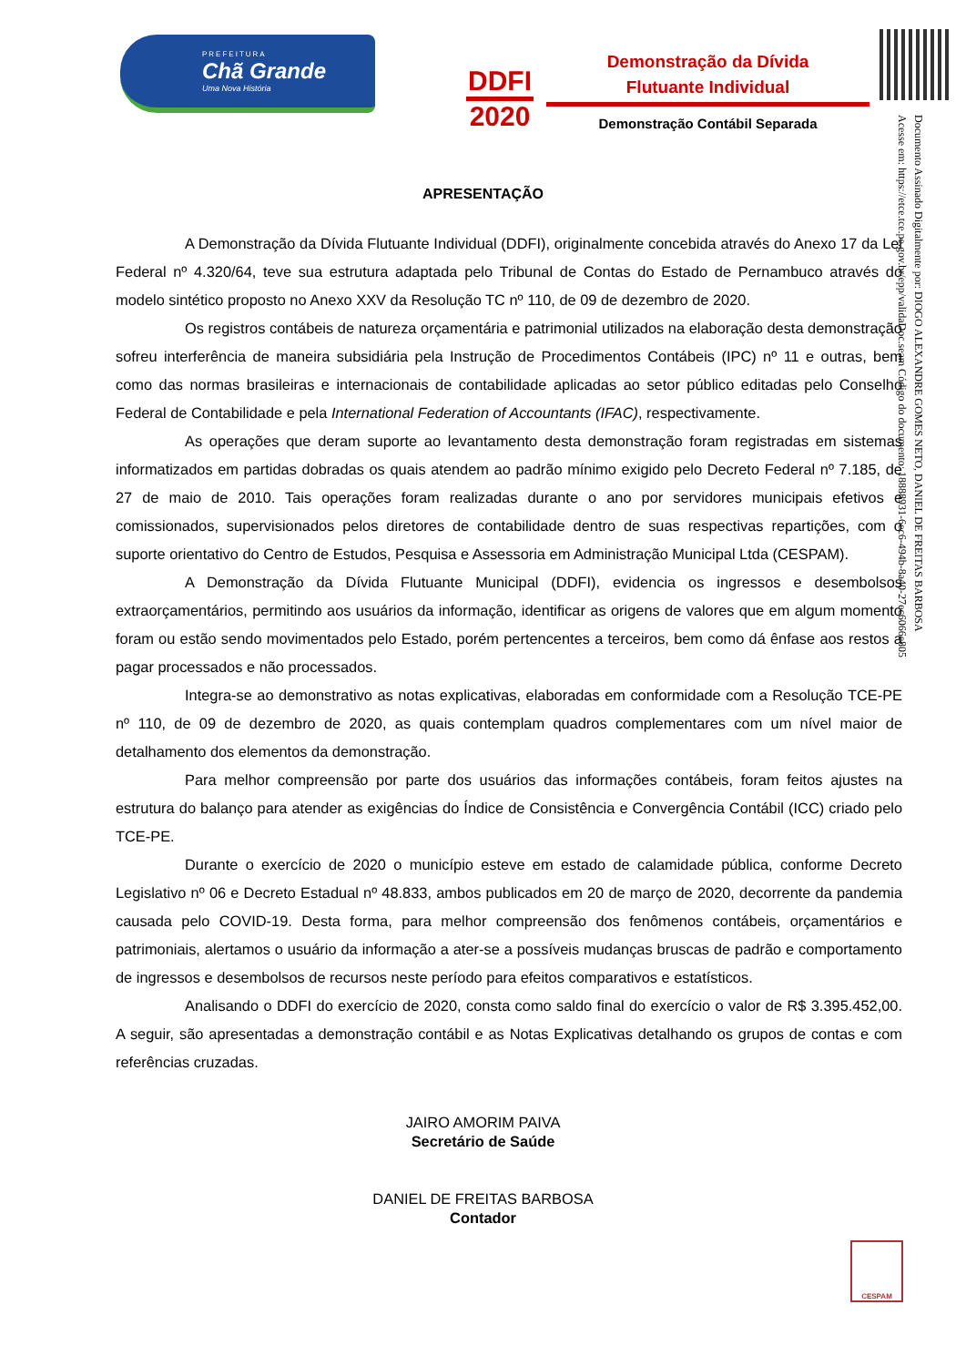PREFEITURA
Chã Grande
Uma Nova História
DDFI
2020
Demonstração da Dívida
Flutuante Individual
Demonstração Contábil Separada
Documento Assinado Digitalmente por: DIOGO ALEXANDRE GOMES NETO, DANIEL DE FREITAS BARBOSA
Acesse em: https://etce.tce.pe.gov.br/epp/validaDoc.seam Código do documento: 18888931-6ec6-494b-8a40-27ec6066e805
APRESENTAÇÃO
A Demonstração da Dívida Flutuante Individual (DDFI), originalmente concebida através do Anexo 17 da Lei Federal nº 4.320/64, teve sua estrutura adaptada pelo Tribunal de Contas do Estado de Pernambuco através do modelo sintético proposto no Anexo XXV da Resolução TC nº 110, de 09 de dezembro de 2020.
Os registros contábeis de natureza orçamentária e patrimonial utilizados na elaboração desta demonstração sofreu interferência de maneira subsidiária pela Instrução de Procedimentos Contábeis (IPC) nº 11 e outras, bem como das normas brasileiras e internacionais de contabilidade aplicadas ao setor público editadas pelo Conselho Federal de Contabilidade e pela International Federation of Accountants (IFAC), respectivamente.
As operações que deram suporte ao levantamento desta demonstração foram registradas em sistemas informatizados em partidas dobradas os quais atendem ao padrão mínimo exigido pelo Decreto Federal nº 7.185, de 27 de maio de 2010. Tais operações foram realizadas durante o ano por servidores municipais efetivos e comissionados, supervisionados pelos diretores de contabilidade dentro de suas respectivas repartições, com o suporte orientativo do Centro de Estudos, Pesquisa e Assessoria em Administração Municipal Ltda (CESPAM).
A Demonstração da Dívida Flutuante Municipal (DDFI), evidencia os ingressos e desembolsos extraorçamentários, permitindo aos usuários da informação, identificar as origens de valores que em algum momento foram ou estão sendo movimentados pelo Estado, porém pertencentes a terceiros, bem como dá ênfase aos restos a pagar processados e não processados.
Integra-se ao demonstrativo as notas explicativas, elaboradas em conformidade com a Resolução TCE-PE nº 110, de 09 de dezembro de 2020, as quais contemplam quadros complementares com um nível maior de detalhamento dos elementos da demonstração.
Para melhor compreensão por parte dos usuários das informações contábeis, foram feitos ajustes na estrutura do balanço para atender as exigências do Índice de Consistência e Convergência Contábil (ICC) criado pelo TCE-PE.
Durante o exercício de 2020 o município esteve em estado de calamidade pública, conforme Decreto Legislativo nº 06 e Decreto Estadual nº 48.833, ambos publicados em 20 de março de 2020, decorrente da pandemia causada pelo COVID-19. Desta forma, para melhor compreensão dos fenômenos contábeis, orçamentários e patrimoniais, alertamos o usuário da informação a ater-se a possíveis mudanças bruscas de padrão e comportamento de ingressos e desembolsos de recursos neste período para efeitos comparativos e estatísticos.
Analisando o DDFI do exercício de 2020, consta como saldo final do exercício o valor de R$ 3.395.452,00. A seguir, são apresentadas a demonstração contábil e as Notas Explicativas detalhando os grupos de contas e com referências cruzadas.
JAIRO AMORIM PAIVA
Secretário de Saúde
DANIEL DE FREITAS BARBOSA
Contador
CESPAM